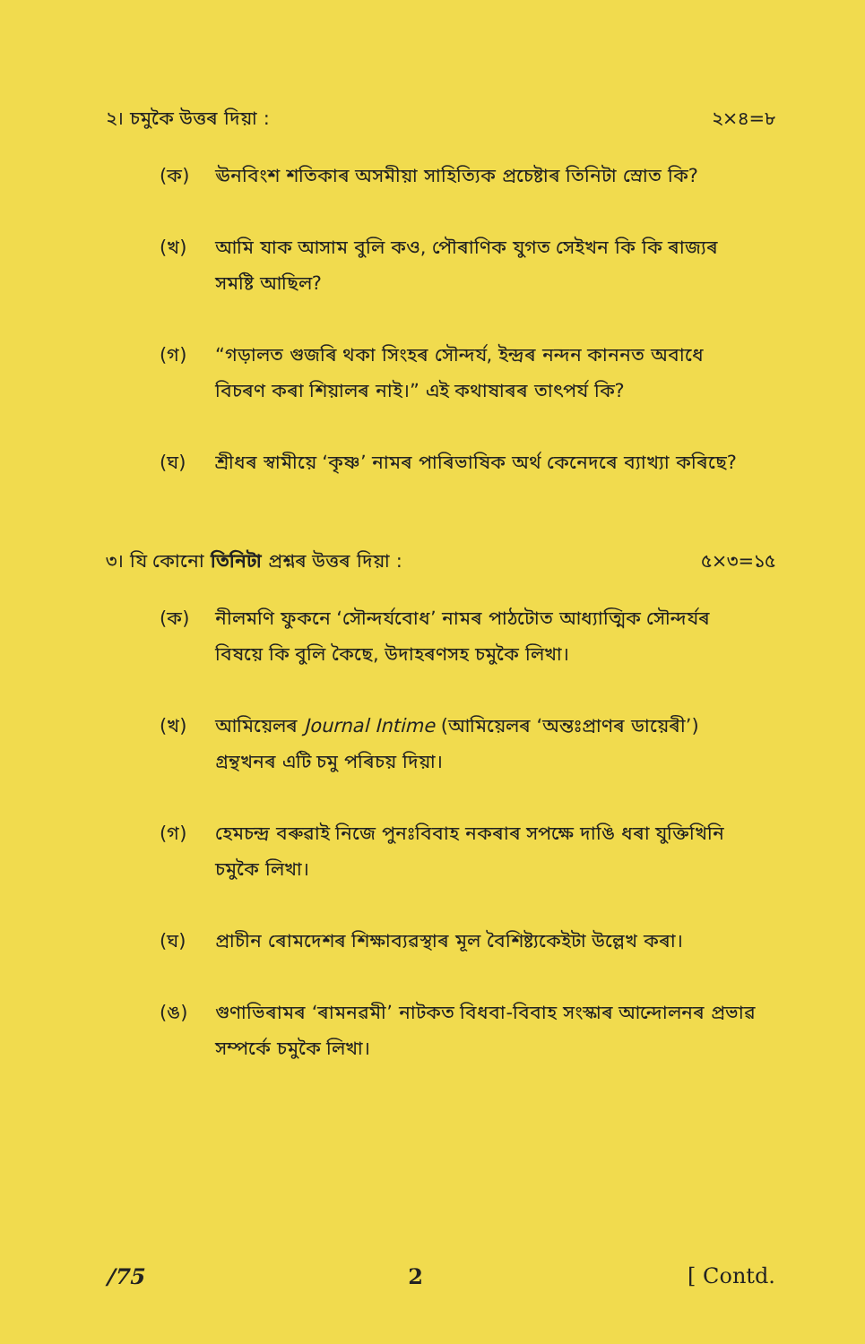২। চমুকৈ উত্তৰ দিয়া : ২×৪=৮
(ক) ঊনবিংশ শতিকাৰ অসমীয়া সাহিত্যিক প্ৰচেষ্টাৰ তিনিটা স্ৰোত কি?
(খ) আমি যাক আসাম বুলি কও, পৌৰাণিক যুগত সেইখন কি কি ৰাজ্যৰ সমষ্টি আছিল?
(গ) “গড়ালত গুজৰি থকা সিংহৰ সৌন্দৰ্য, ইন্দ্ৰৰ নন্দন কাননত অবাধে বিচৰণ কৰা শিয়ালৰ নাই।” এই কথাষাৰৰ তাৎপৰ্য কি?
(ঘ) শ্ৰীধৰ স্বামীয়ে ‘কৃষ্ণ’ নামৰ পাৰিভাষিক অৰ্থ কেনেদৰে ব্যাখ্যা কৰিছে?
৩। যি কোনো তিনিটা প্ৰশ্নৰ উত্তৰ দিয়া : ৫×৩=১৫
(ক) নীলমণি ফুকনে ‘সৌন্দৰ্যবোধ’ নামৰ পাঠটোত আধ্যাত্মিক সৌন্দৰ্যৰ বিষয়ে কি বুলি কৈছে, উদাহৰণসহ চমুকৈ লিখা।
(খ) আমিয়েলৰ Journal Intime (আমিয়েলৰ ‘অন্তঃপ্ৰাণৰ ডায়েৰী’) গ্ৰন্থখনৰ এটি চমু পৰিচয় দিয়া।
(গ) হেমচন্দ্ৰ বৰুৱাই নিজে পুনঃবিবাহ নকৰাৰ সপক্ষে দাঙি ধৰা যুক্তিখিনি চমুকৈ লিখা।
(ঘ) প্ৰাচীন ৰোমদেশৰ শিক্ষাব্যৱস্থাৰ মূল বৈশিষ্ট্যকেইটা উল্লেখ কৰা।
(ঙ) গুণাভিৰামৰ ‘ৰামনৱমী’ নাটকত বিধবা-বিবাহ সংস্কাৰ আন্দোলনৰ প্ৰভাৱ সম্পৰ্কে চমুকৈ লিখা।
/75 2 [ Contd.